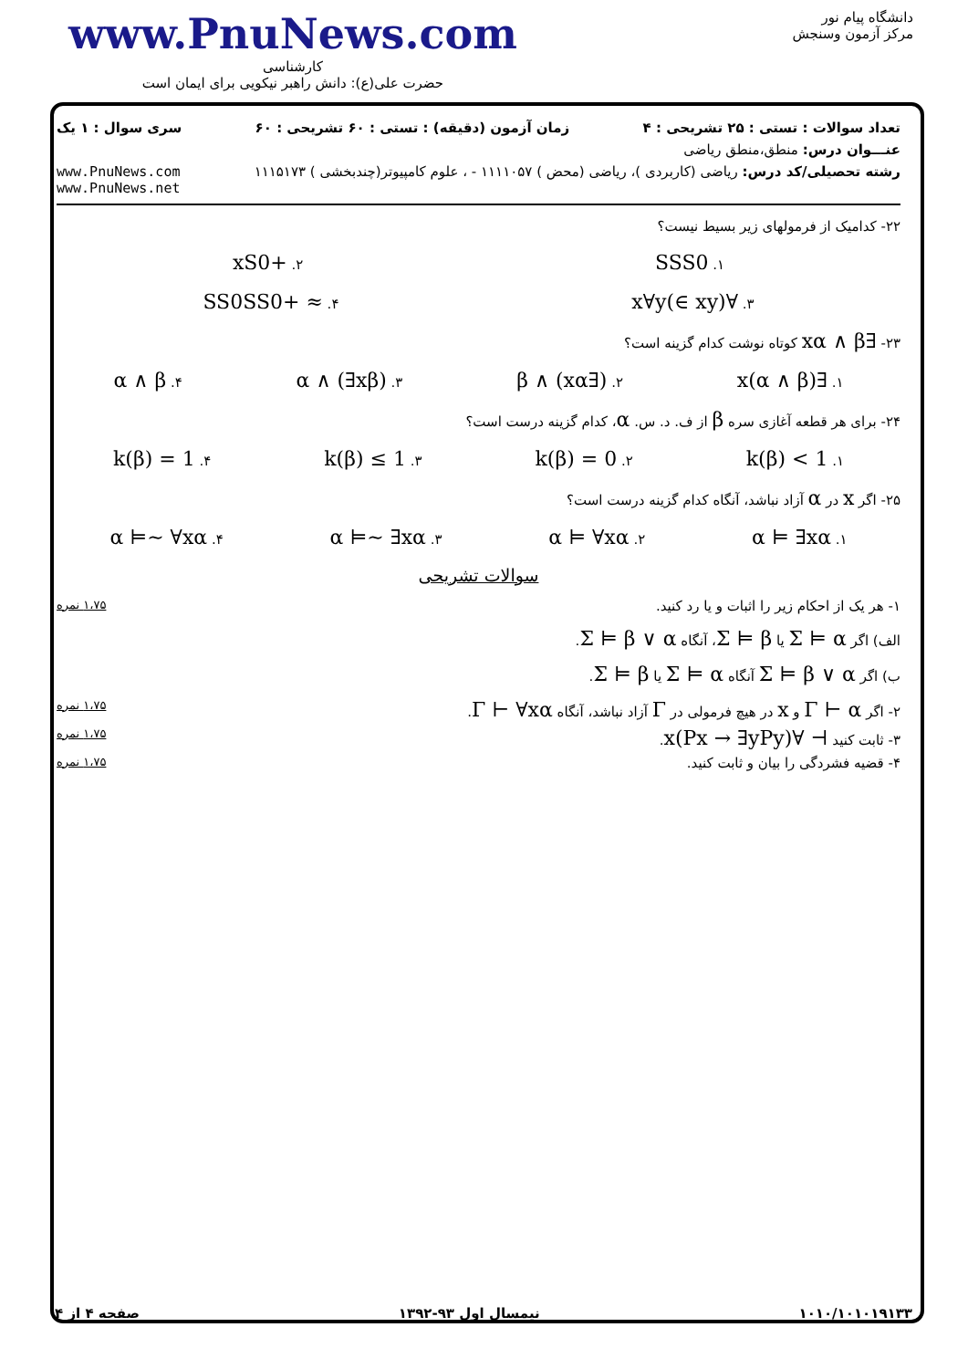www.PnuNews.com
کارشناسی
حضرت علی(ع): دانش راهبر نیکویی برای ایمان است
دانشگاه پیام نور
مرکز آزمون وسنجش
تعداد سوالات : تستی : ۲۵ تشریحی : ۴ زمان آزمون (دقیقه) : تستی : ۶۰ تشریحی : ۶۰ سری سوال : ۱ یک
عنـــوان درس: منطق،منطق ریاضی
رشته تحصیلی/کد درس: ریاضی (کاربردی )، ریاضی (محض ) ۱۱۱۱۰۵۷ - ، علوم کامپیوتر(چندبخشی ) ۱۱۱۵۱۷۳ www.PnuNews.com
www.PnuNews.net
۲۲- کدامیک از فرمولهای زیر بسیط نیست؟
۱. SSS0 ۲. +xS0
۳. ∀x∀y(∈ xy) ۴. ≈ +SS0SS0
۲۳- ∃xα ∧ β کوتاه نوشت کدام گزینه است؟
۱. ∃x(α ∧ β) ۲. (∃xα) ∧ β ۳. α ∧ (∃xβ) ۴. α ∧ β
۲۴- برای هر قطعه آغازی سره β از ف. د. س. α، کدام گزینه درست است؟
۱. k(β) < 1 ۲. k(β) = 0 ۳. k(β) ≤ 1 ۴. k(β) = 1
۲۵- اگر x در α آزاد نباشد، آنگاه کدام گزینه درست است؟
۱. α ⊨ ∃xα ۲. α ⊨ ∀xα ۳. α ⊨~ ∃xα ۴. α ⊨~ ∀xα
سوالات تشریحی
۱- هر یک از احکام زیر را اثبات و یا رد کنید. ۱،۷۵ نمره
الف) اگر Σ ⊨ α یا Σ ⊨ β، آنگاه Σ ⊨ β ∨ α.
ب) اگر Σ ⊨ β ∨ α آنگاه Σ ⊨ α یا Σ ⊨ β.
۲- اگر Γ ⊢ α و x در هیچ فرمولی در Γ آزاد نباشد، آنگاه Γ ⊢ ∀xα. ۱،۷۵ نمره
۳- ثابت کنید ⊢ ∀x(Px → ∃yPy). ۱،۷۵ نمره
۴- قضیه فشردگی را بیان و ثابت کنید. ۱،۷۵ نمره
۱۰۱۰/۱۰۱۰۱۹۱۳۳ نیمسال اول ۹۳-۱۳۹۲ صفحه ۴ از ۴